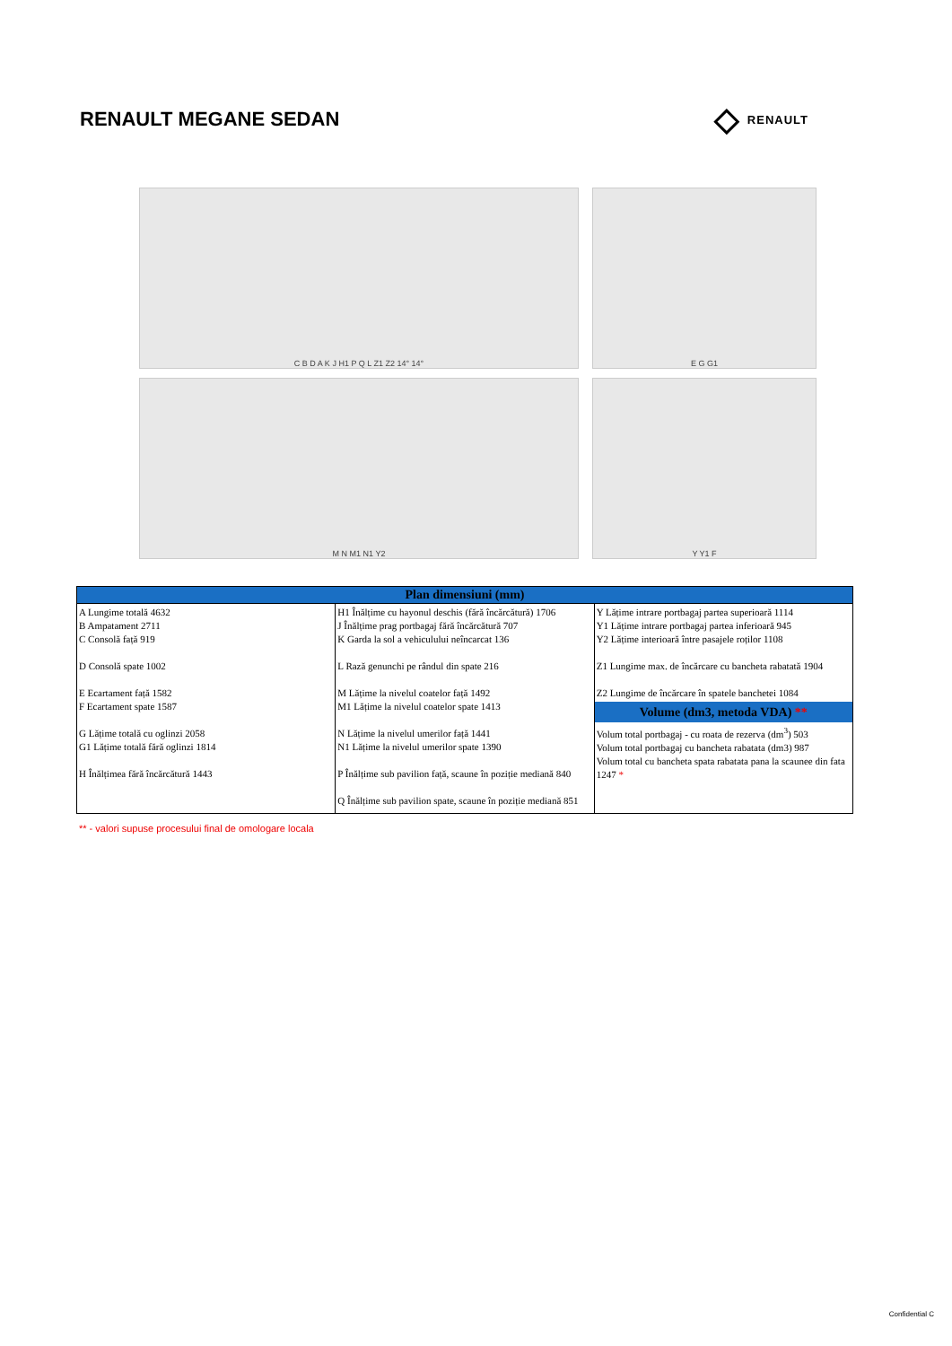RENAULT MEGANE SEDAN
◇ RENAULT
C B D A K J H1 P Q L Z1 Z2 14° 14°
E G G1
M N M1 N1 Y2
Y Y1 F
| Plan dimensiuni (mm) | | |
| --- | --- | --- |
| A Lungime totală 4632 B Ampatament 2711 C Consolă față 919 D Consolă spate 1002 E Ecartament față 1582 F Ecartament spate 1587 G Lățime totală cu oglinzi 2058 G1 Lățime totală fără oglinzi 1814 H Înălțimea fără încărcătură 1443 | H1 Înălțime cu hayonul deschis (fără încărcătură) 1706 J Înălțime prag portbagaj fără încărcătură 707 K Garda la sol a vehiculului neîncarcat 136 L Rază genunchi pe rândul din spate 216 M Lățime la nivelul coatelor față 1492 M1 Lățime la nivelul coatelor spate 1413 N Lățime la nivelul umerilor față 1441 N1 Lățime la nivelul umerilor spate 1390 P Înălțime sub pavilion față, scaune în poziție mediană 840 Q Înălțime sub pavilion spate, scaune în poziție mediană 851 | Y Lățime intrare portbagaj partea superioară 1114 Y1 Lățime intrare portbagaj partea inferioară 945 Y2 Lățime interioară între pasajele roților 1108 Z1 Lungime max. de încărcare cu bancheta rabatată 1904 Z2 Lungime de încărcare în spatele banchetei 1084 Volume (dm3, metoda VDA) ** Volum total portbagaj - cu roata de rezerva (dm<sup>3</sup>) 503 Volum total portbagaj cu bancheta rabatata (dm3) 987 Volum total cu bancheta spata rabatata pana la scaunee din fata 1247 * |
** - valori supuse procesului final de omologare locala
Confidential C